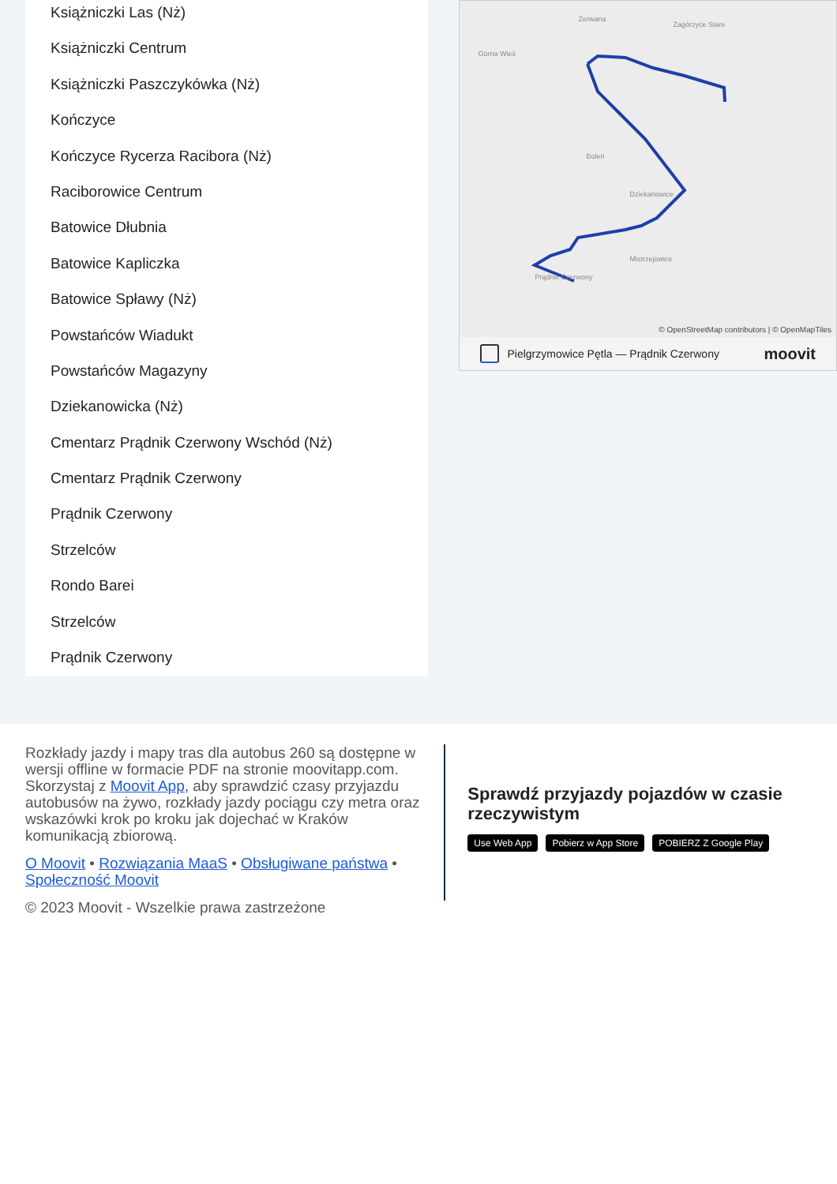Książniczki Las (Nż)
Książniczki Centrum
Książniczki Paszczykówka (Nż)
Kończyce
Kończyce Rycerza Racibora (Nż)
Raciborowice Centrum
Batowice Dłubnia
Batowice Kapliczka
Batowice Spławy (Nż)
Powstańców Wiadukt
Powstańców Magazyny
Dziekanowicka (Nż)
Cmentarz Prądnik Czerwony Wschód (Nż)
Cmentarz Prądnik Czerwony
Prądnik Czerwony
Strzelców
Rondo Barei
Strzelców
Prądnik Czerwony
Zerwana
Zagórzyce Stare
Górna Wieś
Boleń
Dziekanowice
Mistrzejowice
Prądnik Czerwony
© OpenStreetMap contributors | © OpenMapTiles
Pielgrzymowice Pętla — Prądnik Czerwony moovit
Rozkłady jazdy i mapy tras dla autobus 260 są dostępne w wersji offline w formacie PDF na stronie moovitapp.com. Skorzystaj z Moovit App, aby sprawdzić czasy przyjazdu autobusów na żywo, rozkłady jazdy pociągu czy metra oraz wskazówki krok po kroku jak dojechać w Kraków komunikacją zbiorową.
O Moovit • Rozwiązania MaaS • Obsługiwane państwa • Społeczność Moovit
© 2023 Moovit - Wszelkie prawa zastrzeżone
Sprawdź przyjazdy pojazdów w czasie rzeczywistym
Use Web App Pobierz w App Store POBIERZ Z Google Play